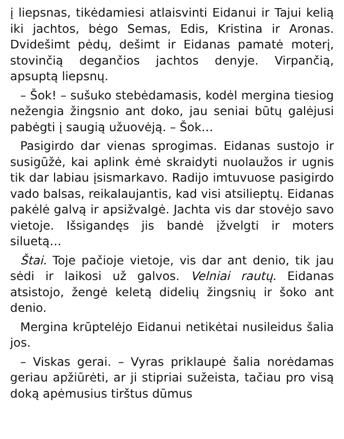į liepsnas, tikėdamiesi atlaisvinti Eidanui ir Tajui kelią iki jachtos, bėgo Semas, Edis, Kristina ir Aronas. Dvidešimt pėdų, dešimt ir Eidanas pamatė moterį, stovinčią degančios jachtos denyje. Virpančią, apsuptą liepsnų.
– Šok! – sušuko stebėdamasis, kodėl mergina tiesiog nežengia žingsnio ant doko, jau seniai būtų galėjusi pabėgti į saugią užuovėją. – Šok…
Pasigirdo dar vienas sprogimas. Eidanas sustojo ir susigūžė, kai aplink ėmė skraidyti nuolaužos ir ugnis tik dar labiau įsismarkavo. Radijo imtuvuose pasigirdo vado balsas, reikalaujantis, kad visi atsilieptų. Eidanas pakėlė galvą ir apsižvalgė. Jachta vis dar stovėjo savo vietoje. Išsigandęs jis bandė įžvelgti ir moters siluetą…
Štai. Toje pačioje vietoje, vis dar ant denio, tik jau sėdi ir laikosi už galvos. Velniai rautų. Eidanas atsistojo, žengė keletą didelių žingsnių ir šoko ant denio.
Mergina krūptelėjo Eidanui netikėtai nusileidus šalia jos.
– Viskas gerai. – Vyras priklaupė šalia norėdamas geriau apžiūrėti, ar ji stipriai sužeista, tačiau pro visą doką apėmusius tirštus dūmus